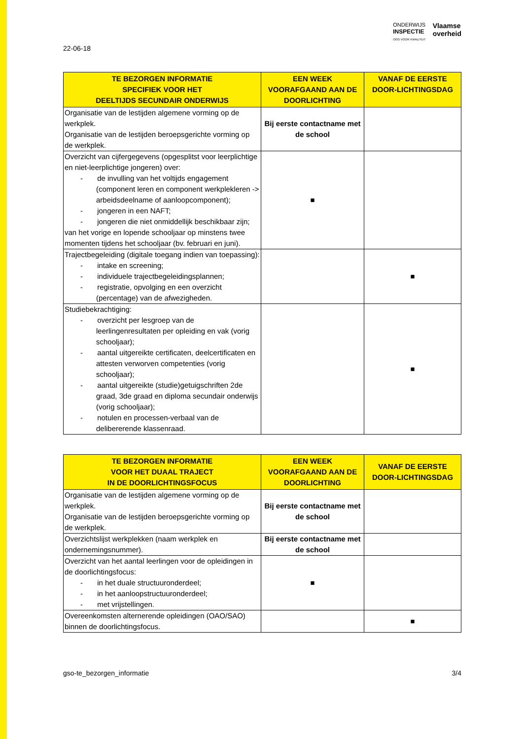ONDERWIJS
INSPECTIE
OOG VOOR KWALITEIT
Vlaamse
overheid
22-06-18
| TE BEZORGEN INFORMATIE SPECIFIEK VOOR HET DEELTIJDS SECUNDAIR ONDERWIJS | EEN WEEK VOORAFGAAND AAN DE DOORLICHTING | VANAF DE EERSTE DOOR-LICHTINGSDAG |
| --- | --- | --- |
| Organisatie van de lestijden algemene vorming op de werkplek. Organisatie van de lestijden beroepsgerichte vorming op de werkplek. | Bij eerste contactname met de school | |
| Overzicht van cijfergegevens (opgesplitst voor leerplichtige en niet-leerplichtige jongeren) over: - de invulling van het voltijds engagement (component leren en component werkplekleren -> arbeidsdeelname of aanloopcomponent); - jongeren in een NAFT; - jongeren die niet onmiddellijk beschikbaar zijn; van het vorige en lopende schooljaar op minstens twee momenten tijdens het schooljaar (bv. februari en juni). | ■ | |
| Trajectbegeleiding (digitale toegang indien van toepassing): - intake en screening; - individuele trajectbegeleidingsplannen; - registratie, opvolging en een overzicht (percentage) van de afwezigheden. | | ■ |
| Studiebekrachtiging: - overzicht per lesgroep van de leerlingenresultaten per opleiding en vak (vorig schooljaar); - aantal uitgereikte certificaten, deelcertificaten en attesten verworven competenties (vorig schooljaar); - aantal uitgereikte (studie)getuigschriften 2de graad, 3de graad en diploma secundair onderwijs (vorig schooljaar); - notulen en processen-verbaal van de delibererende klassenraad. | | ■ |
| TE BEZORGEN INFORMATIE VOOR HET DUAAL TRAJECT IN DE DOORLICHTINGSFOCUS | EEN WEEK VOORAFGAAND AAN DE DOORLICHTING | VANAF DE EERSTE DOOR-LICHTINGSDAG |
| --- | --- | --- |
| Organisatie van de lestijden algemene vorming op de werkplek. Organisatie van de lestijden beroepsgerichte vorming op de werkplek. | Bij eerste contactname met de school | |
| Overzichtslijst werkplekken (naam werkplek en ondernemingsnummer). | Bij eerste contactname met de school | |
| Overzicht van het aantal leerlingen voor de opleidingen in de doorlichtingsfocus: - in het duale structuuronderdeel; - in het aanloopstructuuronderdeel; - met vrijstellingen. | ■ | |
| Overeenkomsten alternerende opleidingen (OAO/SAO) binnen de doorlichtingsfocus. | | ■ |
gso-te_bezorgen_informatie 3/4